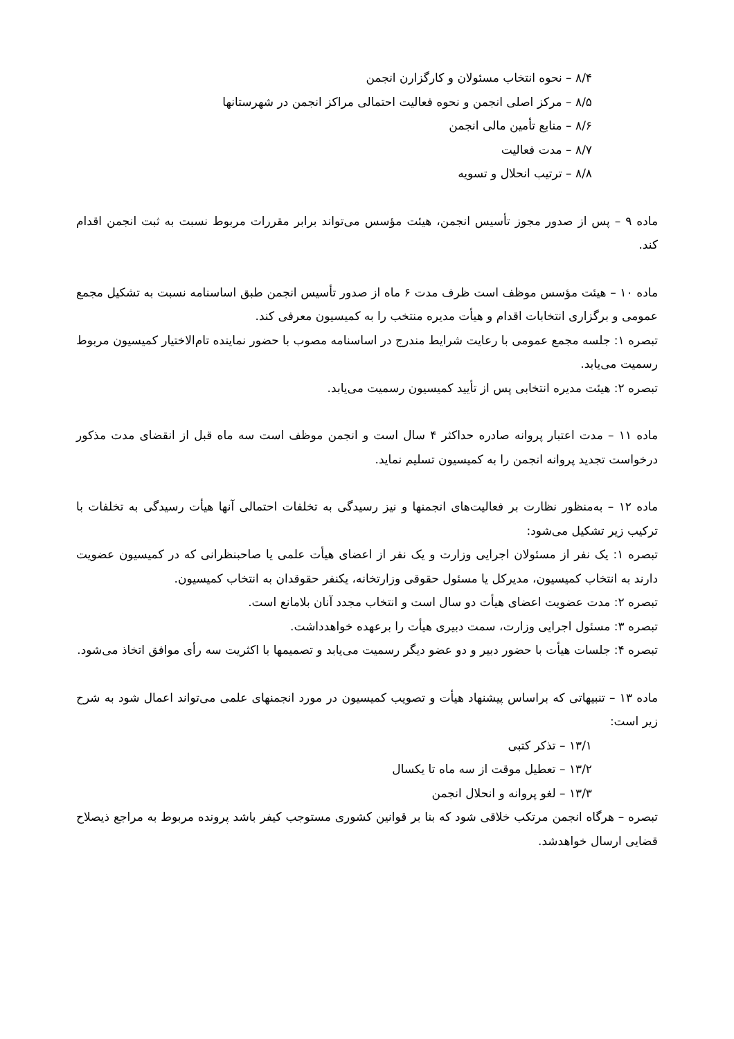۸/۴ – نحوه انتخاب مسئولان و کارگزارن انجمن
۸/۵ – مرکز اصلی انجمن و نحوه فعالیت احتمالی مراکز انجمن در شهرستانها
۸/۶ – منابع تأمین مالی انجمن
۸/۷ – مدت فعالیت
۸/۸ – ترتیب انحلال و تسویه
ماده ۹ – پس از صدور مجوز تأسیس انجمن، هیئت مؤسس می‌تواند برابر مقررات مربوط نسبت به ثبت انجمن اقدام کند.
ماده ۱۰ – هیئت مؤسس موظف است ظرف مدت ۶ ماه از صدور تأسیس انجمن طبق اساسنامه نسبت به تشکیل مجمع عمومی و برگزاری انتخابات اقدام و هیأت مدیره منتخب را به کمیسیون معرفی کند.
تبصره ۱: جلسه مجمع عمومی با رعایت شرایط مندرج در اساسنامه مصوب با حضور نماینده تام‌الاختیار کمیسیون مربوط رسمیت می‌یابد.
تبصره ۲: هیئت مدیره انتخابی پس از تأیید کمیسیون رسمیت می‌یابد.
ماده ۱۱ – مدت اعتبار پروانه صادره حداکثر ۴ سال است و انجمن موظف است سه ماه قبل از انقضای مدت مذکور درخواست تجدید پروانه انجمن را به کمیسیون تسلیم نماید.
ماده ۱۲ – به‌منظور نظارت بر فعالیت‌های انجمنها و نیز رسیدگی به تخلفات احتمالی آنها هیأت رسیدگی به تخلفات با ترکیب زیر تشکیل می‌شود:
تبصره ۱: یک نفر از مسئولان اجرایی وزارت و یک نفر از اعضای هیأت علمی یا صاحبنظرانی که در کمیسیون عضویت دارند به انتخاب کمیسیون، مدیرکل یا مسئول حقوقی وزارتخانه، یکنفر حقوقدان به انتخاب کمیسیون.
تبصره ۲: مدت عضویت اعضای هیأت دو سال است و انتخاب مجدد آنان بلامانع است.
تبصره ۳: مسئول اجرایی وزارت، سمت دبیری هیأت را برعهده خواهدداشت.
تبصره ۴: جلسات هیأت با حضور دبیر و دو عضو دیگر رسمیت می‌یابد و تصمیمها با اکثریت سه رأی موافق اتخاذ می‌شود.
ماده ۱۳ – تنبیهاتی که براساس پیشنهاد هیأت و تصویب کمیسیون در مورد انجمنهای علمی می‌تواند اعمال شود به شرح زیر است:
۱۳/۱ – تذکر کتبی
۱۳/۲ – تعطیل موقت از سه ماه تا یکسال
۱۳/۳ – لغو پروانه و انحلال انجمن
تبصره – هرگاه انجمن مرتکب خلاقی شود که بنا بر قوانین کشوری مستوجب کیفر باشد پرونده مربوط به مراجع ذیصلاح قضایی ارسال خواهدشد.